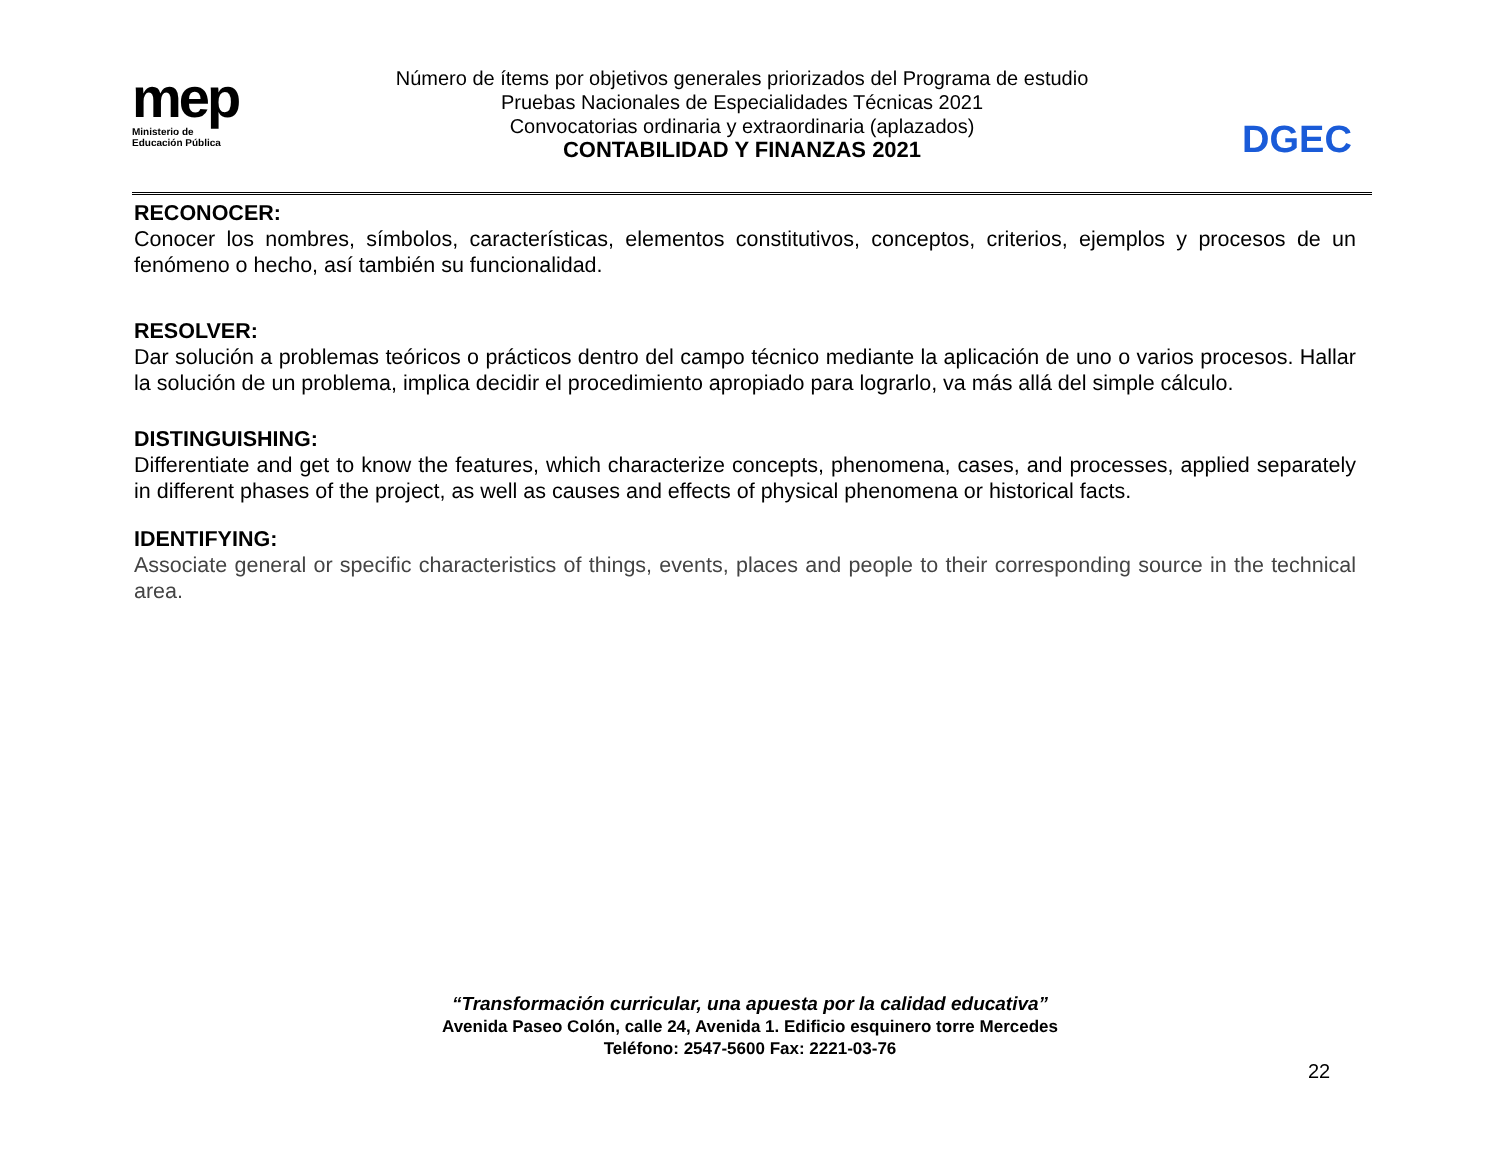mep
Ministerio de
Educación Pública
Número de ítems por objetivos generales priorizados del Programa de estudio
Pruebas Nacionales de Especialidades Técnicas 2021
Convocatorias ordinaria y extraordinaria (aplazados)
CONTABILIDAD Y FINANZAS 2021
DGEC
RECONOCER:
Conocer los nombres, símbolos, características, elementos constitutivos, conceptos, criterios, ejemplos y procesos de un fenómeno o hecho, así también su funcionalidad.
RESOLVER:
Dar solución a problemas teóricos o prácticos dentro del campo técnico mediante la aplicación de uno o varios procesos. Hallar la solución de un problema, implica decidir el procedimiento apropiado para lograrlo, va más allá del simple cálculo.
DISTINGUISHING:
Differentiate and get to know the features, which characterize concepts, phenomena, cases, and processes, applied separately in different phases of the project, as well as causes and effects of physical phenomena or historical facts.
IDENTIFYING:
Associate general or specific characteristics of things, events, places and people to their corresponding source in the technical area.
“Transformación curricular, una apuesta por la calidad educativa”
Avenida Paseo Colón, calle 24, Avenida 1. Edificio esquinero torre Mercedes
Teléfono: 2547-5600 Fax: 2221-03-76
22